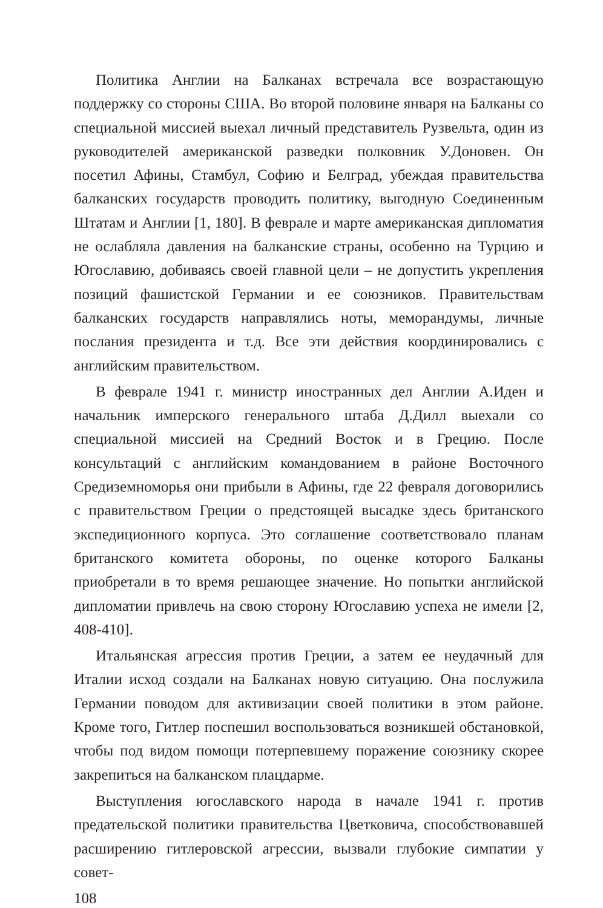Политика Англии на Балканах встречала все возрастающую поддержку со стороны США. Во второй половине января на Балканы со специальной миссией выехал личный представитель Рузвельта, один из руководителей американской разведки полковник У.Доновен. Он посетил Афины, Стамбул, Софию и Белград, убеждая правительства балканских государств проводить политику, выгодную Соединенным Штатам и Англии [1, 180]. В феврале и марте американская дипломатия не ослабляла давления на балканские страны, особенно на Турцию и Югославию, добиваясь своей главной цели – не допустить укрепления позиций фашистской Германии и ее союзников. Правительствам балканских государств направлялись ноты, меморандумы, личные послания президента и т.д. Все эти действия координировались с английским правительством.
В феврале 1941 г. министр иностранных дел Англии А.Иден и начальник имперского генерального штаба Д.Дилл выехали со специальной миссией на Средний Восток и в Грецию. После консультаций с английским командованием в районе Восточного Средиземноморья они прибыли в Афины, где 22 февраля договорились с правительством Греции о предстоящей высадке здесь британского экспедиционного корпуса. Это соглашение соответствовало планам британского комитета обороны, по оценке которого Балканы приобретали в то время решающее значение. Но попытки английской дипломатии привлечь на свою сторону Югославию успеха не имели [2, 408-410].
Итальянская агрессия против Греции, а затем ее неудачный для Италии исход создали на Балканах новую ситуацию. Она послужила Германии поводом для активизации своей политики в этом районе. Кроме того, Гитлер поспешил воспользоваться возникшей обстановкой, чтобы под видом помощи потерпевшему поражение союзнику скорее закрепиться на балканском плацдарме.
Выступления югославского народа в начале 1941 г. против предательской политики правительства Цветковича, способствовавшей расширению гитлеровской агрессии, вызвали глубокие симпатии у совет-
108